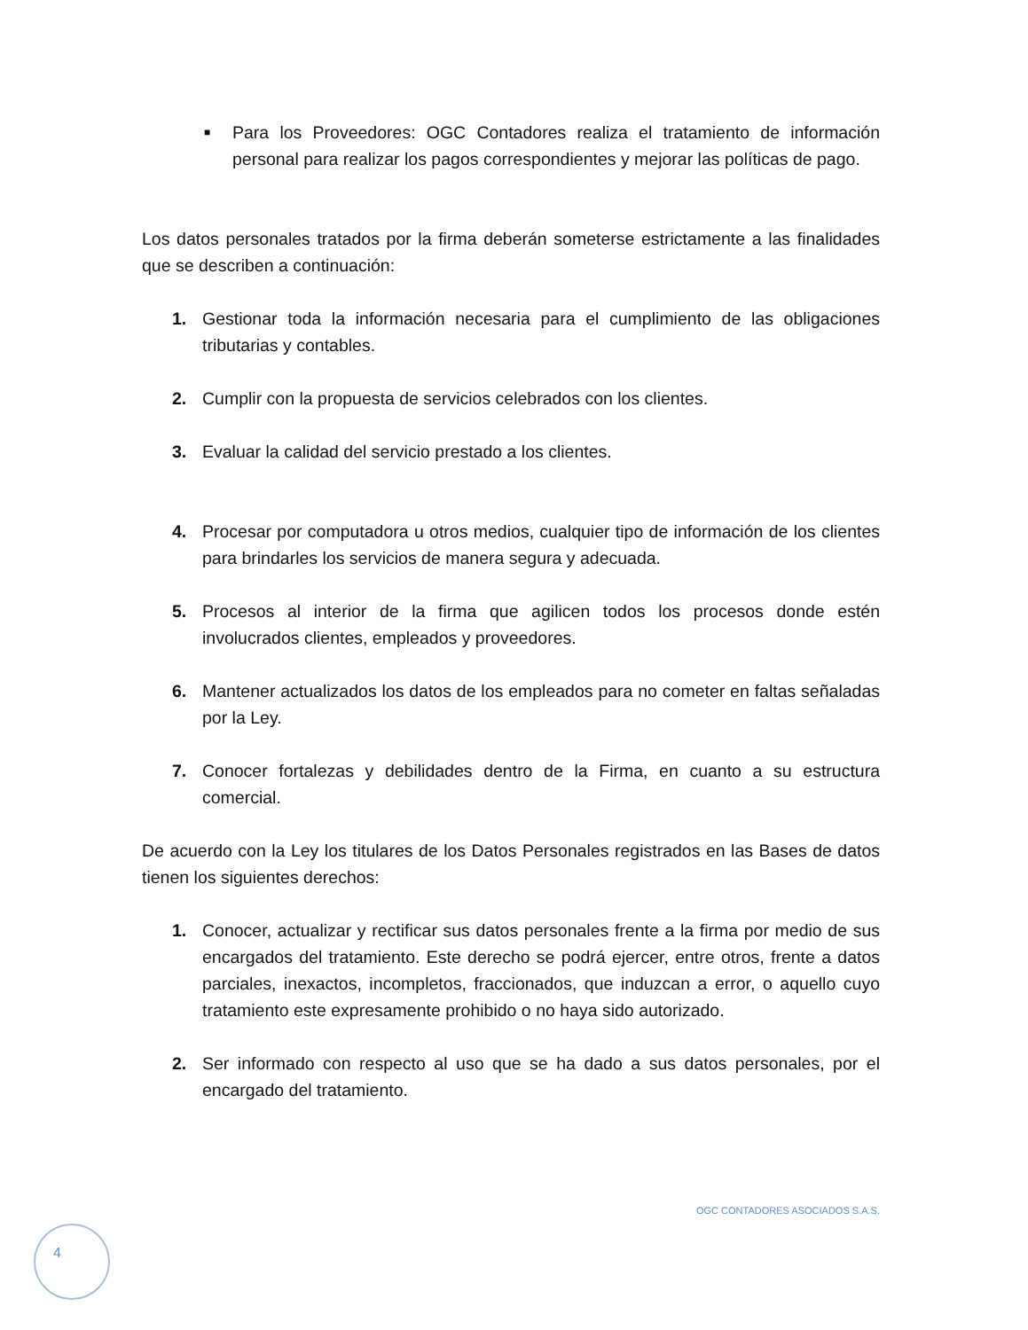■
Para los Proveedores: OGC Contadores realiza el tratamiento de información personal para realizar los pagos correspondientes y mejorar las políticas de pago.
Los datos personales tratados por la firma deberán someterse estrictamente a las finalidades que se describen a continuación:
1. Gestionar toda la información necesaria para el cumplimiento de las obligaciones tributarias y contables.
2. Cumplir con la propuesta de servicios celebrados con los clientes.
3. Evaluar la calidad del servicio prestado a los clientes.
4. Procesar por computadora u otros medios, cualquier tipo de información de los clientes para brindarles los servicios de manera segura y adecuada.
5. Procesos al interior de la firma que agilicen todos los procesos donde estén involucrados clientes, empleados y proveedores.
6. Mantener actualizados los datos de los empleados para no cometer en faltas señaladas por la Ley.
7. Conocer fortalezas y debilidades dentro de la Firma, en cuanto a su estructura comercial.
De acuerdo con la Ley los titulares de los Datos Personales registrados en las Bases de datos tienen los siguientes derechos:
1. Conocer, actualizar y rectificar sus datos personales frente a la firma por medio de sus encargados del tratamiento. Este derecho se podrá ejercer, entre otros, frente a datos parciales, inexactos, incompletos, fraccionados, que induzcan a error, o aquello cuyo tratamiento este expresamente prohibido o no haya sido autorizado.
2. Ser informado con respecto al uso que se ha dado a sus datos personales, por el encargado del tratamiento.
OGC CONTADORES ASOCIADOS S.A.S.
4